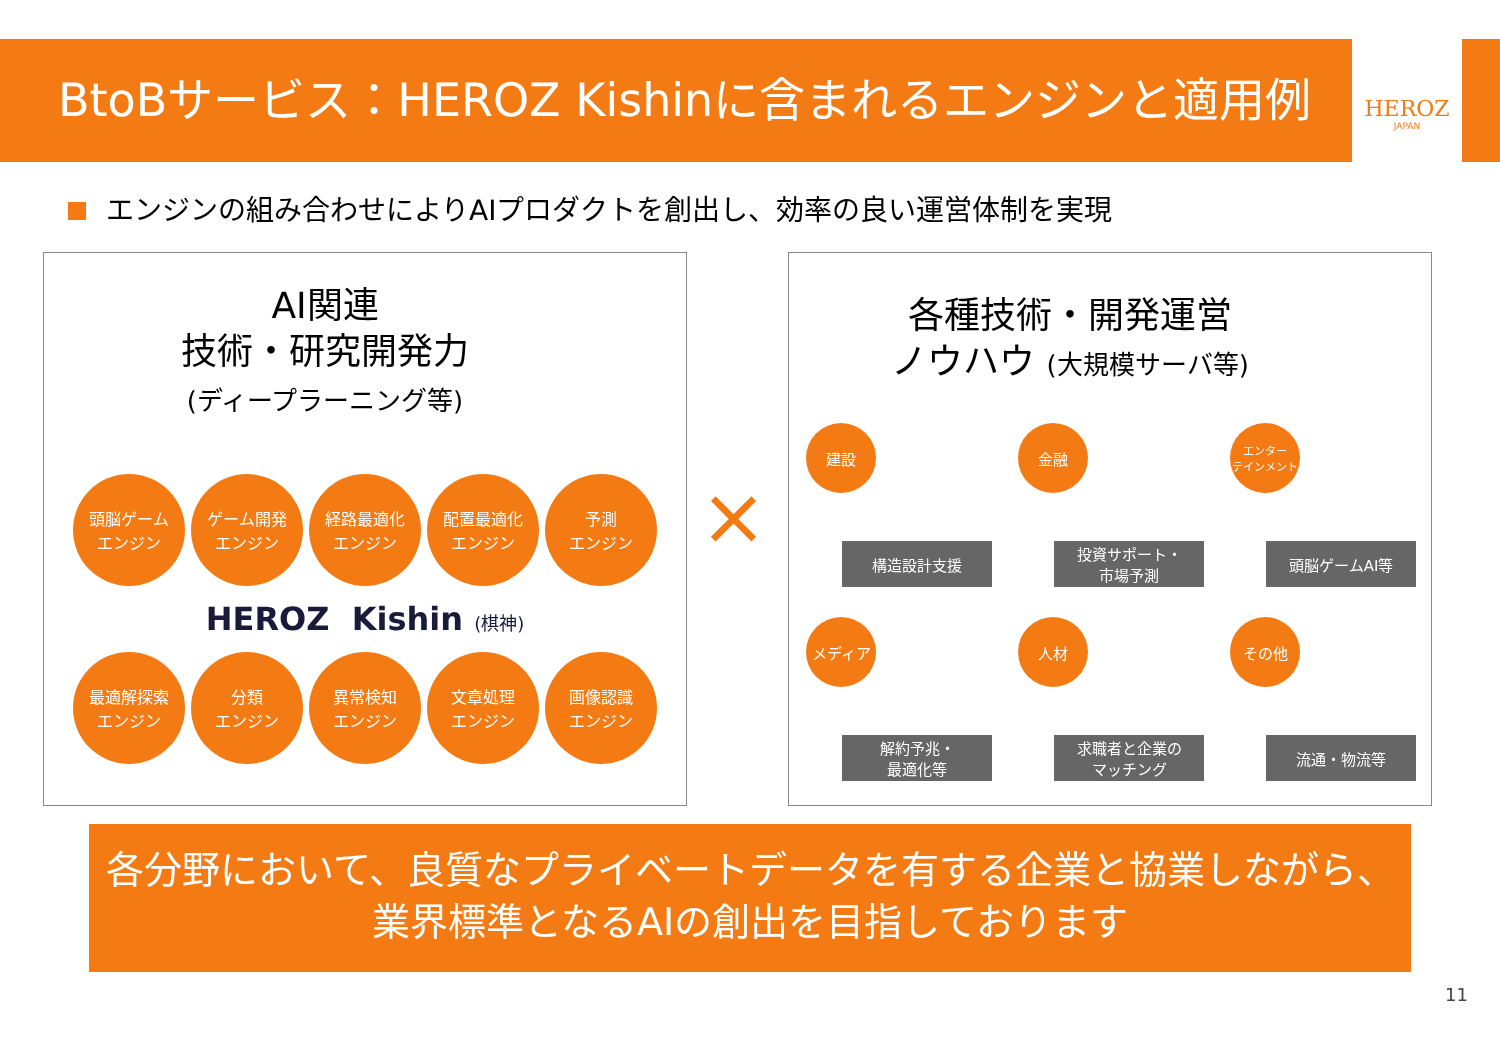BtoBサービス：HEROZ Kishinに含まれるエンジンと適用例
HEROZ
JAPAN
エンジンの組み合わせによりAIプロダクトを創出し、効率の良い運営体制を実現
AI関連
技術・研究開発力
(ディープラーニング等)
頭脳ゲーム
エンジン ゲーム開発
エンジン 経路最適化
エンジン 配置最適化
エンジン 予測
エンジン
HEROZ Kishin (棋神)
最適解探索
エンジン 分類
エンジン 異常検知
エンジン 文章処理
エンジン 画像認識
エンジン
×
各種技術・開発運営
ノウハウ (大規模サーバ等)
建設
構造設計支援
金融
投資サポート・
市場予測
エンター
テインメント
頭脳ゲームAI等
メディア
解約予兆・
最適化等
人材
求職者と企業の
マッチング
その他
流通・物流等
各分野において、良質なプライベートデータを有する企業と協業しながら、
業界標準となるAIの創出を目指しております
11